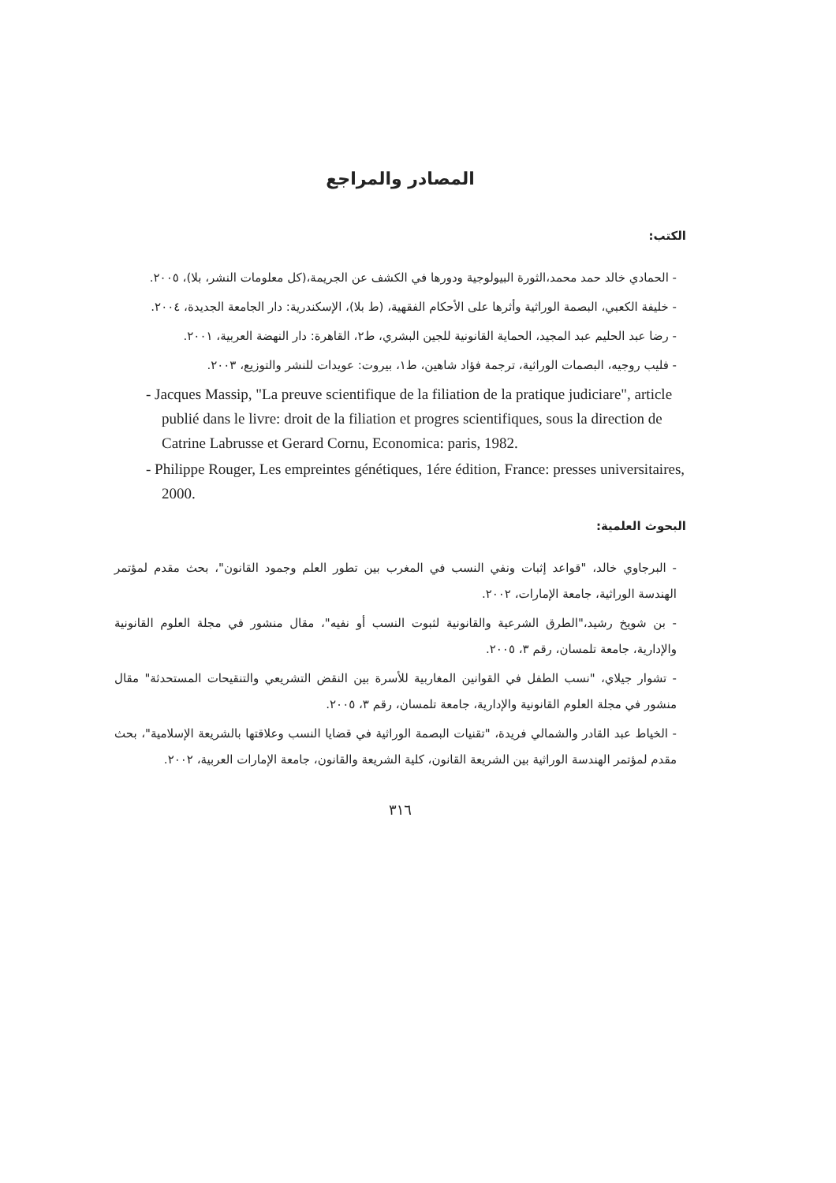المصادر والمراجع
الكتب:
- الحمادي خالد حمد محمد،الثورة البيولوجية ودورها في الكشف عن الجريمة،(كل معلومات النشر، بلا)، ٢٠٠٥.
- خليفة الكعبي، البصمة الوراثية وأثرها على الأحكام الفقهية، (ط بلا)، الإسكندرية: دار الجامعة الجديدة، ٢٠٠٤.
- رضا عبد الحليم عبد المجيد، الحماية القانونية للجين البشري، ط٢، القاهرة: دار النهضة العربية، ٢٠٠١.
- فليب روجيه، البصمات الوراثية، ترجمة فؤاد شاهين، ط١، بيروت: عويدات للنشر والتوزيع، ٢٠٠٣.
- Jacques Massip, "La preuve scientifique de la filiation de la pratique judiciare", article publié dans le livre: droit de la filiation et progres scientifiques, sous la direction de Catrine Labrusse et Gerard Cornu, Economica: paris, 1982.
- Philippe Rouger, Les empreintes génétiques, 1ére édition, France: presses universitaires, 2000.
البحوث العلمية:
- البرجاوي خالد، "قواعد إثبات ونفي النسب في المغرب بين تطور العلم وجمود القانون"، بحث مقدم لمؤتمر الهندسة الوراثية، جامعة الإمارات، ٢٠٠٢.
- بن شويخ رشيد،"الطرق الشرعية والقانونية لثبوت النسب أو نفيه"، مقال منشور في مجلة العلوم القانونية والإدارية، جامعة تلمسان، رقم ٣، ٢٠٠٥.
- تشوار جيلاي، "نسب الطفل في القوانين المغاربية للأسرة بين النقض التشريعي والتنقيحات المستحدثة" مقال منشور في مجلة العلوم القانونية والإدارية، جامعة تلمسان، رقم ٣، ٢٠٠٥.
- الخياط عبد القادر والشمالي فريدة، "تقنيات البصمة الوراثية في قضايا النسب وعلاقتها بالشريعة الإسلامية"، بحث مقدم لمؤتمر الهندسة الوراثية بين الشريعة القانون، كلية الشريعة والقانون، جامعة الإمارات العربية، ٢٠٠٢.
٣١٦